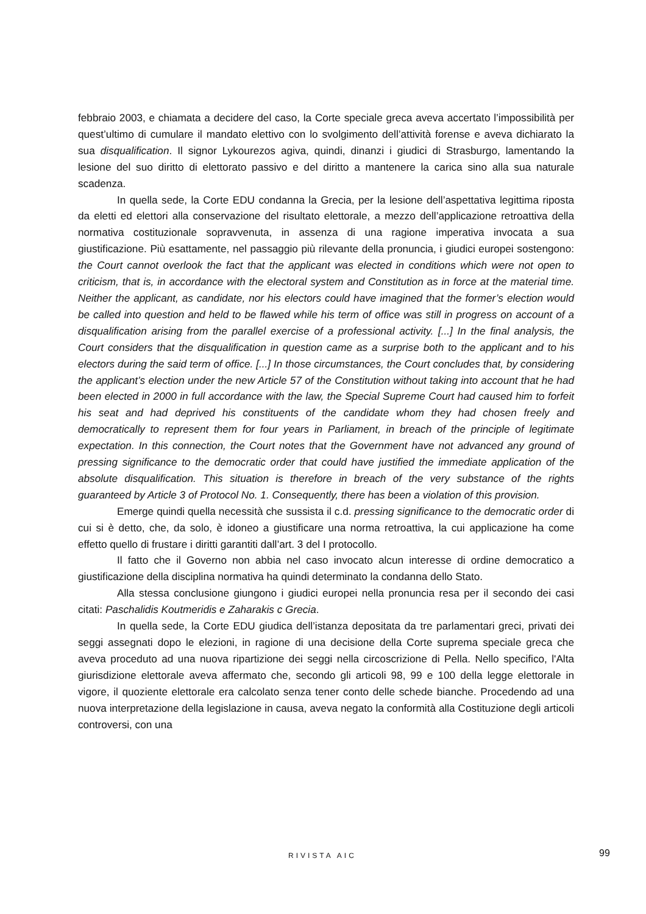febbraio 2003, e chiamata a decidere del caso, la Corte speciale greca aveva accertato l’impossibilità per quest’ultimo di cumulare il mandato elettivo con lo svolgimento dell’attività forense e aveva dichiarato la sua disqualification. Il signor Lykourezos agiva, quindi, dinanzi i giudici di Strasburgo, lamentando la lesione del suo diritto di elettorato passivo e del diritto a mantenere la carica sino alla sua naturale scadenza.
In quella sede, la Corte EDU condanna la Grecia, per la lesione dell’aspettativa legittima riposta da eletti ed elettori alla conservazione del risultato elettorale, a mezzo dell’applicazione retroattiva della normativa costituzionale sopravvenuta, in assenza di una ragione imperativa invocata a sua giustificazione. Più esattamente, nel passaggio più rilevante della pronuncia, i giudici europei sostengono: the Court cannot overlook the fact that the applicant was elected in conditions which were not open to criticism, that is, in accordance with the electoral system and Constitution as in force at the material time. Neither the applicant, as candidate, nor his electors could have imagined that the former’s election would be called into question and held to be flawed while his term of office was still in progress on account of a disqualification arising from the parallel exercise of a professional activity. [...] In the final analysis, the Court considers that the disqualification in question came as a surprise both to the applicant and to his electors during the said term of office. [...] In those circumstances, the Court concludes that, by considering the applicant’s election under the new Article 57 of the Constitution without taking into account that he had been elected in 2000 in full accordance with the law, the Special Supreme Court had caused him to forfeit his seat and had deprived his constituents of the candidate whom they had chosen freely and democratically to represent them for four years in Parliament, in breach of the principle of legitimate expectation. In this connection, the Court notes that the Government have not advanced any ground of pressing significance to the democratic order that could have justified the immediate application of the absolute disqualification. This situation is therefore in breach of the very substance of the rights guaranteed by Article 3 of Protocol No. 1. Consequently, there has been a violation of this provision.
Emerge quindi quella necessità che sussista il c.d. pressing significance to the democratic order di cui si è detto, che, da solo, è idoneo a giustificare una norma retroattiva, la cui applicazione ha come effetto quello di frustare i diritti garantiti dall’art. 3 del I protocollo.
Il fatto che il Governo non abbia nel caso invocato alcun interesse di ordine democratico a giustificazione della disciplina normativa ha quindi determinato la condanna dello Stato.
Alla stessa conclusione giungono i giudici europei nella pronuncia resa per il secondo dei casi citati: Paschalidis Koutmeridis e Zaharakis c Grecia.
In quella sede, la Corte EDU giudica dell’istanza depositata da tre parlamentari greci, privati dei seggi assegnati dopo le elezioni, in ragione di una decisione della Corte suprema speciale greca che aveva proceduto ad una nuova ripartizione dei seggi nella circoscrizione di Pella. Nello specifico, l'Alta giurisdizione elettorale aveva affermato che, secondo gli articoli 98, 99 e 100 della legge elettorale in vigore, il quoziente elettorale era calcolato senza tener conto delle schede bianche. Procedendo ad una nuova interpretazione della legislazione in causa, aveva negato la conformità alla Costituzione degli articoli controversi, con una
RIVISTA AIC 99